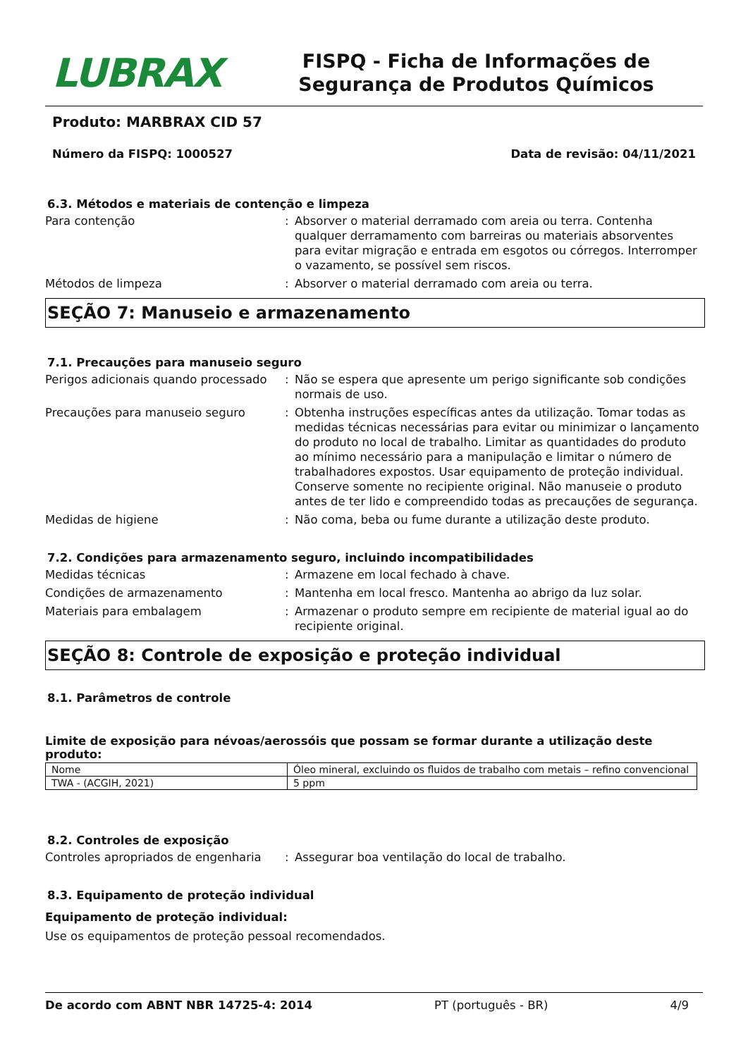LUBRAX
FISPQ - Ficha de Informações de Segurança de Produtos Químicos
Produto: MARBRAX CID 57
Número da FISPQ: 1000527 Data de revisão: 04/11/2021
6.3. Métodos e materiais de contenção e limpeza
Para contenção : Absorver o material derramado com areia ou terra. Contenha qualquer derramamento com barreiras ou materiais absorventes para evitar migração e entrada em esgotos ou córregos. Interromper o vazamento, se possível sem riscos.
Métodos de limpeza : Absorver o material derramado com areia ou terra.
SEÇÃO 7: Manuseio e armazenamento
7.1. Precauções para manuseio seguro
Perigos adicionais quando processado
: Não se espera que apresente um perigo significante sob condições normais de uso.
Precauções para manuseio seguro : Obtenha instruções específicas antes da utilização. Tomar todas as medidas técnicas necessárias para evitar ou minimizar o lançamento do produto no local de trabalho. Limitar as quantidades do produto ao mínimo necessário para a manipulação e limitar o número de trabalhadores expostos. Usar equipamento de proteção individual. Conserve somente no recipiente original. Não manuseie o produto antes de ter lido e compreendido todas as precauções de segurança.
Medidas de higiene : Não coma, beba ou fume durante a utilização deste produto.
7.2. Condições para armazenamento seguro, incluindo incompatibilidades
Medidas técnicas : Armazene em local fechado à chave.
Condições de armazenamento : Mantenha em local fresco. Mantenha ao abrigo da luz solar.
Materiais para embalagem : Armazenar o produto sempre em recipiente de material igual ao do recipiente original.
SEÇÃO 8: Controle de exposição e proteção individual
8.1. Parâmetros de controle
Limite de exposição para névoas/aerossóis que possam se formar durante a utilização deste produto:
| Nome | Óleo mineral, excluindo os fluidos de trabalho com metais – refino convencional |
| TWA - (ACGIH, 2021) | 5 ppm |
8.2. Controles de exposição
Controles apropriados de engenharia
: Assegurar boa ventilação do local de trabalho.
8.3. Equipamento de proteção individual
Equipamento de proteção individual:
Use os equipamentos de proteção pessoal recomendados.
De acordo com ABNT NBR 14725-4: 2014 PT (português - BR) 4/9